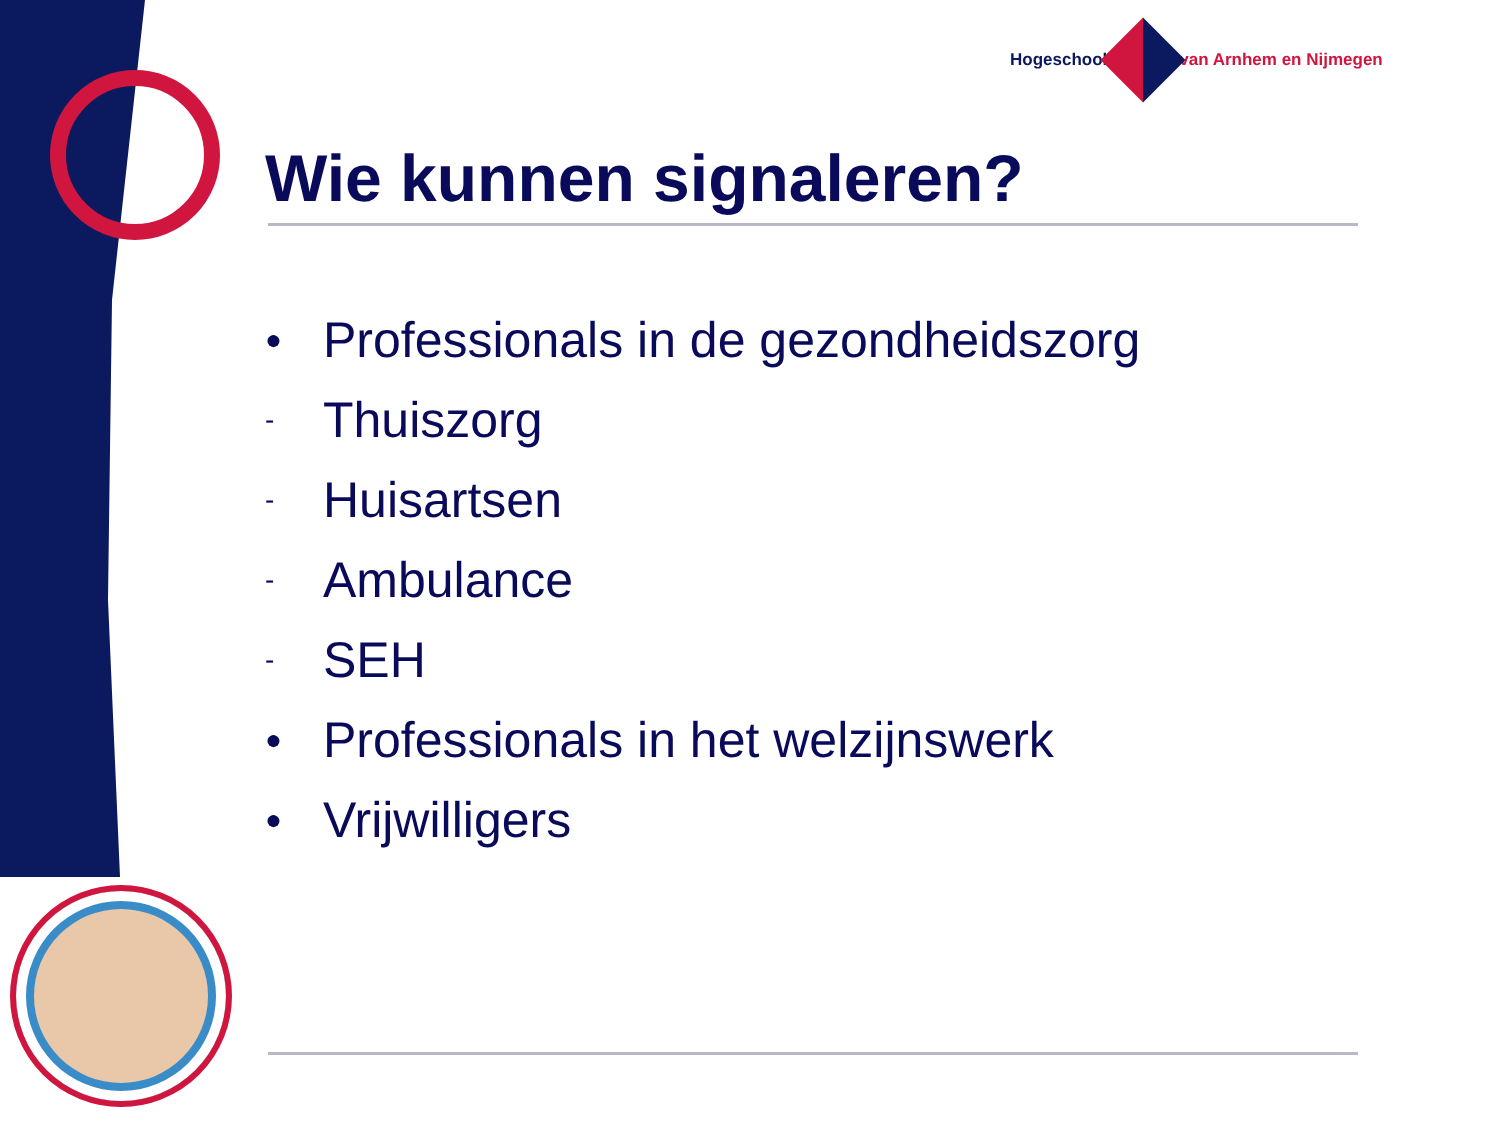Hogeschool van Arnhem en Nijmegen
Wie kunnen signaleren?
● Professionals in de gezondheidszorg
- Thuiszorg
- Huisartsen
- Ambulance
- SEH
● Professionals in het welzijnswerk
● Vrijwilligers